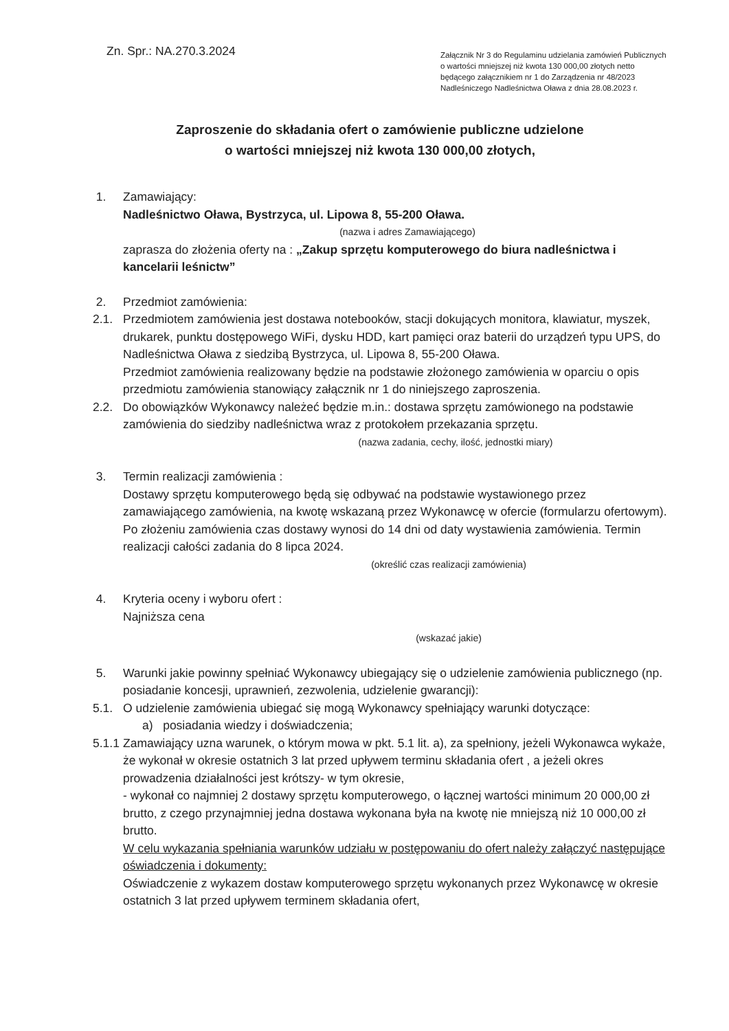Zn. Spr.: NA.270.3.2024
Załącznik Nr 3 do Regulaminu udzielania zamówień Publicznych o wartości mniejszej niż kwota 130 000,00 złotych netto będącego załącznikiem nr 1 do Zarządzenia nr 48/2023 Nadleśniczego Nadleśnictwa Oława z dnia 28.08.2023 r.
Zaproszenie do składania ofert o zamówienie publiczne udzielone
o wartości mniejszej niż kwota 130 000,00 złotych,
1. Zamawiający:
Nadleśnictwo Oława, Bystrzyca, ul. Lipowa 8, 55-200 Oława.
(nazwa i adres Zamawiającego)
zaprasza do złożenia oferty na : „Zakup sprzętu komputerowego do biura nadleśnictwa i kancelarii leśnictw”
2. Przedmiot zamówienia:
2.1. Przedmiotem zamówienia jest dostawa notebooków, stacji dokujących monitora, klawiatur, myszek, drukarek, punktu dostępowego WiFi, dysku HDD, kart pamięci oraz baterii do urządzeń typu UPS, do Nadleśnictwa Oława z siedzibą Bystrzyca, ul. Lipowa 8, 55-200 Oława.
Przedmiot zamówienia realizowany będzie na podstawie złożonego zamówienia w oparciu o opis przedmiotu zamówienia stanowiący załącznik nr 1 do niniejszego zaproszenia.
2.2. Do obowiązków Wykonawcy należeć będzie m.in.: dostawa sprzętu zamówionego na podstawie zamówienia do siedziby nadleśnictwa wraz z protokołem przekazania sprzętu.
(nazwa zadania, cechy, ilość, jednostki miary)
3. Termin realizacji zamówienia :
Dostawy sprzętu komputerowego będą się odbywać na podstawie wystawionego przez zamawiającego zamówienia, na kwotę wskazaną przez Wykonawcę w ofercie (formularzu ofertowym). Po złożeniu zamówienia czas dostawy wynosi do 14 dni od daty wystawienia zamówienia. Termin realizacji całości zadania do 8 lipca 2024.
(określić czas realizacji zamówienia)
4. Kryteria oceny i wyboru ofert :
Najniższa cena
(wskazać jakie)
5. Warunki jakie powinny spełniać Wykonawcy ubiegający się o udzielenie zamówienia publicznego (np. posiadanie koncesji, uprawnień, zezwolenia, udzielenie gwarancji):
5.1. O udzielenie zamówienia ubiegać się mogą Wykonawcy spełniający warunki dotyczące:
a) posiadania wiedzy i doświadczenia;
5.1.1
Zamawiający uzna warunek, o którym mowa w pkt. 5.1 lit. a), za spełniony, jeżeli Wykonawca wykaże, że wykonał w okresie ostatnich 3 lat przed upływem terminu składania ofert , a jeżeli okres prowadzenia działalności jest krótszy- w tym okresie,
- wykonał co najmniej 2 dostawy sprzętu komputerowego, o łącznej wartości minimum 20 000,00 zł brutto, z czego przynajmniej jedna dostawa wykonana była na kwotę nie mniejszą niż 10 000,00 zł brutto.
W celu wykazania spełniania warunków udziału w postępowaniu do ofert należy załączyć następujące oświadczenia i dokumenty:
Oświadczenie z wykazem dostaw komputerowego sprzętu wykonanych przez Wykonawcę w okresie ostatnich 3 lat przed upływem terminem składania ofert,